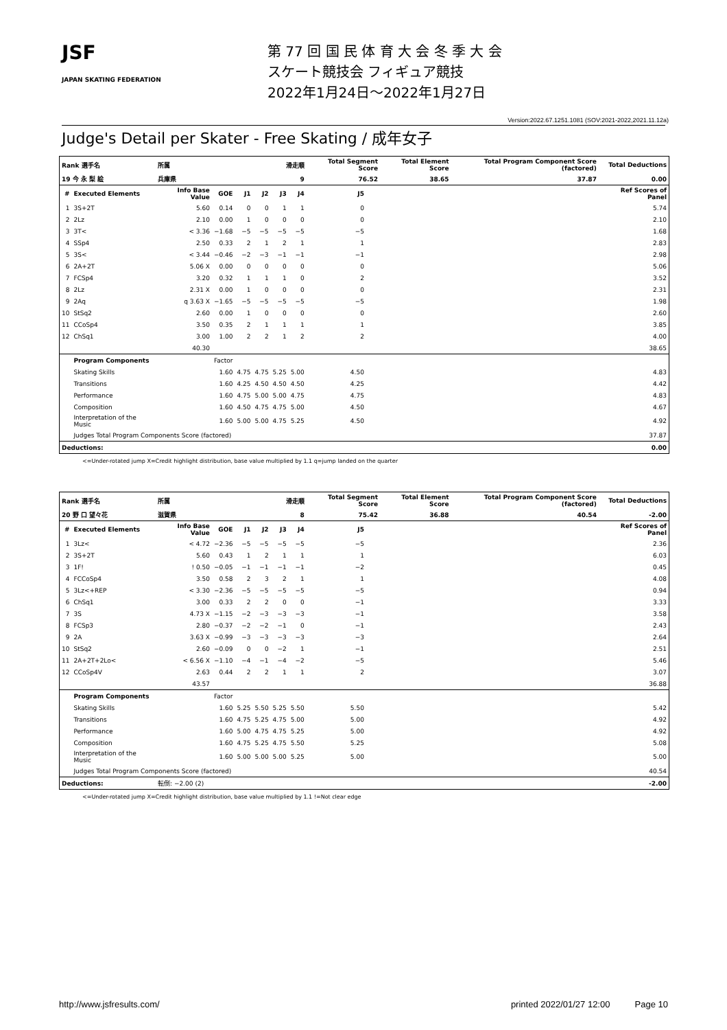JSF
JAPAN SKATING FEDERATION
第 77 回 国 民 体 育 大 会 冬 季 大 会
スケート競技会 フィギュア競技
2022年1月24日～2022年1月27日
Version:2022.67.1251.1081 (SOV:2021-2022,2021.11.12a)
Judge's Detail per Skater - Free Skating / 成年女子
| Rank 選手名 | | 所属 | | | 滑走順 | | | Total Segment Score | | Total Element Score | Total Program Component Score (factored) | Total Deductions |
| --- | --- | --- | --- | --- | --- | --- | --- | --- | --- | --- | --- | --- |
| 19 今 永 梨 絵 | | 兵庫県 | | | 9 | | | 76.52 | | 38.65 | 37.87 | 0.00 |
| # | Executed Elements | Info Base Value | GOE | J1 | J2 | J3 | J4 | J5 | | | | Ref Scores of Panel |
| 1 | 3S+2T | 5.60 | 0.14 | 0 | 0 | 1 | 1 | 0 | | | | 5.74 |
| 2 | 2Lz | 2.10 | 0.00 | 1 | 0 | 0 | 0 | 0 | | | | 2.10 |
| 3 | 3T< | < 3.36 | −1.68 | −5 | −5 | −5 | −5 | −5 | | | | 1.68 |
| 4 | SSp4 | 2.50 | 0.33 | 2 | 1 | 2 | 1 | 1 | | | | 2.83 |
| 5 | 3S< | < 3.44 | −0.46 | −2 | −3 | −1 | −1 | −1 | | | | 2.98 |
| 6 | 2A+2T | 5.06 X | 0.00 | 0 | 0 | 0 | 0 | 0 | | | | 5.06 |
| 7 | FCSp4 | 3.20 | 0.32 | 1 | 1 | 1 | 0 | 2 | | | | 3.52 |
| 8 | 2Lz | 2.31 X | 0.00 | 1 | 0 | 0 | 0 | 0 | | | | 2.31 |
| 9 | 2Aq | q 3.63 X | −1.65 | −5 | −5 | −5 | −5 | −5 | | | | 1.98 |
| 10 | StSq2 | 2.60 | 0.00 | 1 | 0 | 0 | 0 | 0 | | | | 2.60 |
| 11 | CCoSp4 | 3.50 | 0.35 | 2 | 1 | 1 | 1 | 1 | | | | 3.85 |
| 12 | ChSq1 | 3.00 | 1.00 | 2 | 2 | 1 | 2 | 2 | | | | 4.00 |
| | | 40.30 | | | | | | | | | | 38.65 |
| | Program Components | | Factor | | | | | | | | | |
| | Skating Skills | | 1.60 | 4.75 | 4.75 | 5.25 | 5.00 | 4.50 | | | | 4.83 |
| | Transitions | | 1.60 | 4.25 | 4.50 | 4.50 | 4.50 | 4.25 | | | | 4.42 |
| | Performance | | 1.60 | 4.75 | 5.00 | 5.00 | 4.75 | 4.75 | | | | 4.83 |
| | Composition | | 1.60 | 4.50 | 4.75 | 4.75 | 5.00 | 4.50 | | | | 4.67 |
| | Interpretation of the Music | | 1.60 | 5.00 | 5.00 | 4.75 | 5.25 | 4.50 | | | | 4.92 |
| | Judges Total Program Components Score (factored) | | | | | | | | | | | 37.87 |
| Deductions: | | | | | | | | | | | | 0.00 |
<=Under-rotated jump X=Credit highlight distribution, base value multiplied by 1.1 q=jump landed on the quarter
| Rank 選手名 | | 所属 | | | 滑走順 | | | Total Segment Score | | Total Element Score | Total Program Component Score (factored) | Total Deductions |
| --- | --- | --- | --- | --- | --- | --- | --- | --- | --- | --- | --- | --- |
| 20 野 口 望々花 | | 滋賀県 | | | 8 | | | 75.42 | | 36.88 | 40.54 | -2.00 |
| # | Executed Elements | Info Base Value | GOE | J1 | J2 | J3 | J4 | J5 | | | | Ref Scores of Panel |
| 1 | 3Lz< | < 4.72 | −2.36 | −5 | −5 | −5 | −5 | −5 | | | | 2.36 |
| 2 | 3S+2T | 5.60 | 0.43 | 1 | 2 | 1 | 1 | 1 | | | | 6.03 |
| 3 | 1F! | ! 0.50 | −0.05 | −1 | −1 | −1 | −1 | −2 | | | | 0.45 |
| 4 | FCCoSp4 | 3.50 | 0.58 | 2 | 3 | 2 | 1 | 1 | | | | 4.08 |
| 5 | 3Lz<+REP | < 3.30 | −2.36 | −5 | −5 | −5 | −5 | −5 | | | | 0.94 |
| 6 | ChSq1 | 3.00 | 0.33 | 2 | 2 | 0 | 0 | −1 | | | | 3.33 |
| 7 | 3S | 4.73 X | −1.15 | −2 | −3 | −3 | −3 | −1 | | | | 3.58 |
| 8 | FCSp3 | 2.80 | −0.37 | −2 | −2 | −1 | 0 | −1 | | | | 2.43 |
| 9 | 2A | 3.63 X | −0.99 | −3 | −3 | −3 | −3 | −3 | | | | 2.64 |
| 10 | StSq2 | 2.60 | −0.09 | 0 | 0 | −2 | 1 | −1 | | | | 2.51 |
| 11 | 2A+2T+2Lo< | < 6.56 X | −1.10 | −4 | −1 | −4 | −2 | −5 | | | | 5.46 |
| 12 | CCoSp4V | 2.63 | 0.44 | 2 | 2 | 1 | 1 | 2 | | | | 3.07 |
| | | 43.57 | | | | | | | | | | 36.88 |
| | Program Components | | Factor | | | | | | | | | |
| | Skating Skills | | 1.60 | 5.25 | 5.50 | 5.25 | 5.50 | 5.50 | | | | 5.42 |
| | Transitions | | 1.60 | 4.75 | 5.25 | 4.75 | 5.00 | 5.00 | | | | 4.92 |
| | Performance | | 1.60 | 5.00 | 4.75 | 4.75 | 5.25 | 5.00 | | | | 4.92 |
| | Composition | | 1.60 | 4.75 | 5.25 | 4.75 | 5.50 | 5.25 | | | | 5.08 |
| | Interpretation of the Music | | 1.60 | 5.00 | 5.00 | 5.00 | 5.25 | 5.00 | | | | 5.00 |
| | Judges Total Program Components Score (factored) | | | | | | | | | | | 40.54 |
| Deductions: | | 転倒: −2.00 (2) | | | | | | | | | | -2.00 |
<=Under-rotated jump X=Credit highlight distribution, base value multiplied by 1.1 !=Not clear edge
http://www.jsfresults.com/ printed 2022/01/27 12:00 Page 10